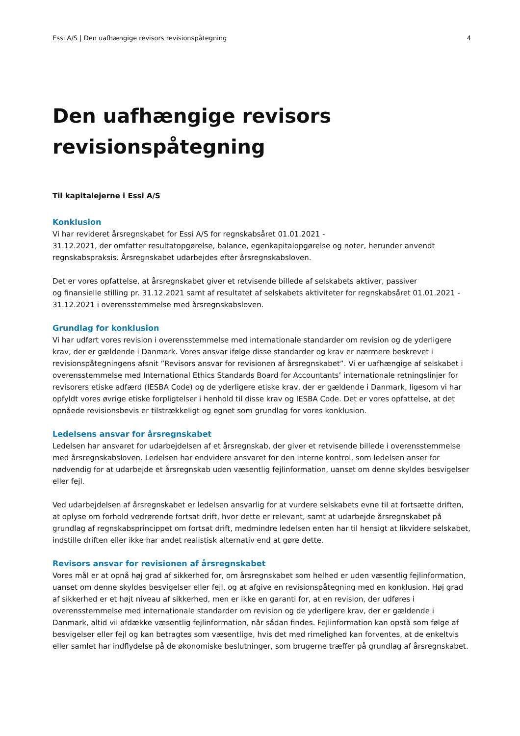Essi A/S | Den uafhængige revisors revisionspåtegning 4
Den uafhængige revisors
revisionspåtegning
Til kapitalejerne i Essi A/S
Konklusion
Vi har revideret årsregnskabet for Essi A/S for regnskabsåret 01.01.2021 -
31.12.2021, der omfatter resultatopgørelse, balance, egenkapitalopgørelse og noter, herunder anvendt regnskabspraksis. Årsregnskabet udarbejdes efter årsregnskabsloven.
Det er vores opfattelse, at årsregnskabet giver et retvisende billede af selskabets aktiver, passiver
og finansielle stilling pr. 31.12.2021 samt af resultatet af selskabets aktiviteter for regnskabsåret 01.01.2021 - 31.12.2021 i overensstemmelse med årsregnskabsloven.
Grundlag for konklusion
Vi har udført vores revision i overensstemmelse med internationale standarder om revision og de yderligere krav, der er gældende i Danmark. Vores ansvar ifølge disse standarder og krav er nærmere beskrevet i revisionspåtegningens afsnit ”Revisors ansvar for revisionen af årsregnskabet”. Vi er uafhængige af selskabet i overensstemmelse med International Ethics Standards Board for Accountants’ internationale retningslinjer for revisorers etiske adfærd (IESBA Code) og de yderligere etiske krav, der er gældende i Danmark, ligesom vi har opfyldt vores øvrige etiske forpligtelser i henhold til disse krav og IESBA Code. Det er vores opfattelse, at det opnåede revisionsbevis er tilstrækkeligt og egnet som grundlag for vores konklusion.
Ledelsens ansvar for årsregnskabet
Ledelsen har ansvaret for udarbejdelsen af et årsregnskab, der giver et retvisende billede i overensstemmelse med årsregnskabsloven. Ledelsen har endvidere ansvaret for den interne kontrol, som ledelsen anser for nødvendig for at udarbejde et årsregnskab uden væsentlig fejlinformation, uanset om denne skyldes besvigelser eller fejl.
Ved udarbejdelsen af årsregnskabet er ledelsen ansvarlig for at vurdere selskabets evne til at fortsætte driften, at oplyse om forhold vedrørende fortsat drift, hvor dette er relevant, samt at udarbejde årsregnskabet på grundlag af regnskabsprincippet om fortsat drift, medmindre ledelsen enten har til hensigt at likvidere selskabet, indstille driften eller ikke har andet realistisk alternativ end at gøre dette.
Revisors ansvar for revisionen af årsregnskabet
Vores mål er at opnå høj grad af sikkerhed for, om årsregnskabet som helhed er uden væsentlig fejlinformation, uanset om denne skyldes besvigelser eller fejl, og at afgive en revisionspåtegning med en konklusion. Høj grad af sikkerhed er et højt niveau af sikkerhed, men er ikke en garanti for, at en revision, der udføres i overensstemmelse med internationale standarder om revision og de yderligere krav, der er gældende i Danmark, altid vil afdække væsentlig fejlinformation, når sådan findes. Fejlinformation kan opstå som følge af besvigelser eller fejl og kan betragtes som væsentlige, hvis det med rimelighed kan forventes, at de enkeltvis eller samlet har indflydelse på de økonomiske beslutninger, som brugerne træffer på grundlag af årsregnskabet.